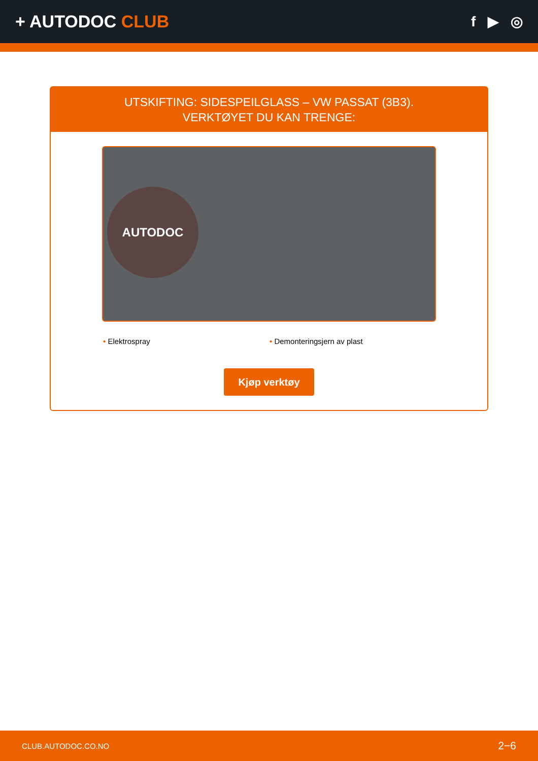+ AUTODOC CLUB
f ▶ ◎
UTSKIFTING: SIDESPEILGLASS – VW PASSAT (3B3).
VERKTØYET DU KAN TRENGE:
AUTODOC
• Elektrospray • Demonteringsjern av plast
Kjøp verktøy
CLUB.AUTODOC.CO.NO 2−6